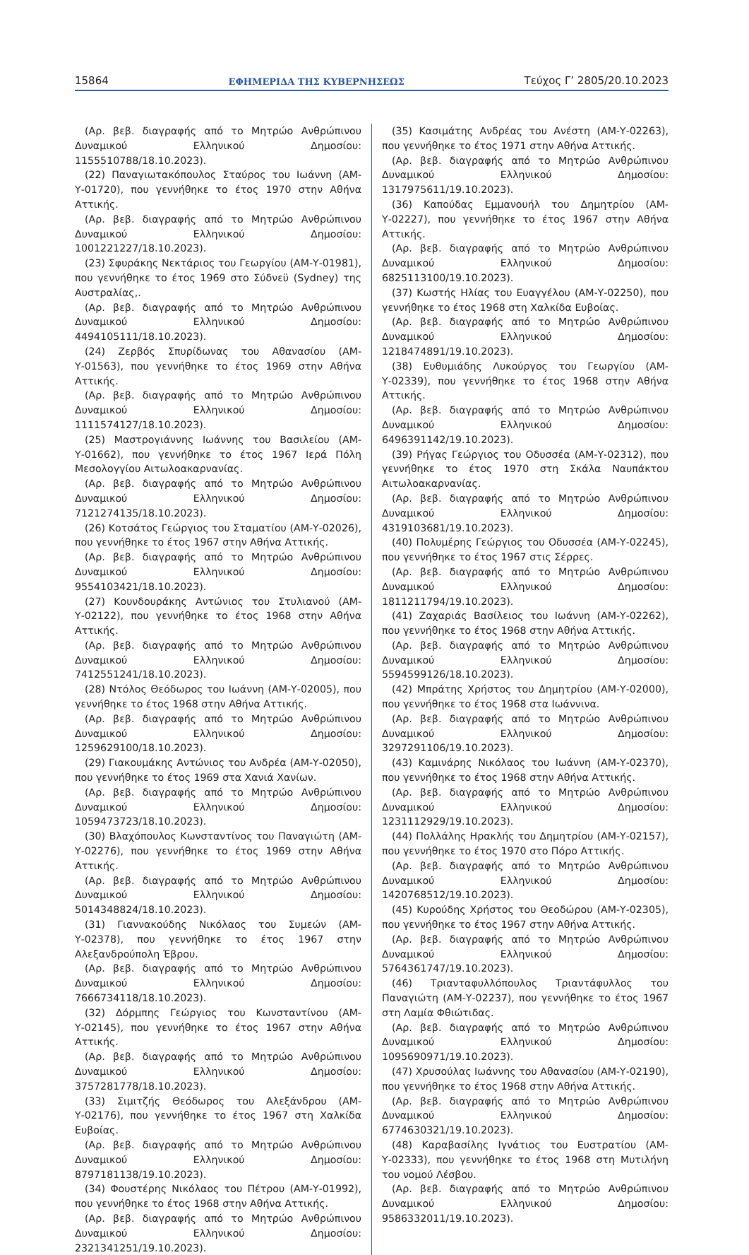15864 ΕΦΗΜΕΡΙΔΑ ΤΗΣ ΚΥΒΕΡΝΗΣΕΩΣ Τεύχος Γ’ 2805/20.10.2023
(Αρ. βεβ. διαγραφής από το Μητρώο Ανθρώπινου Δυναμικού Ελληνικού Δημοσίου: 1155510788/18.10.2023).
(22) Παναγιωτακόπουλος Σταύρος του Ιωάννη (ΑΜ-Υ-01720), που γεννήθηκε το έτος 1970 στην Αθήνα Αττικής.
(Αρ. βεβ. διαγραφής από το Μητρώο Ανθρώπινου Δυναμικού Ελληνικού Δημοσίου: 1001221227/18.10.2023).
(23) Σφυράκης Νεκτάριος του Γεωργίου (ΑΜ-Υ-01981), που γεννήθηκε το έτος 1969 στο Σύδνεϋ (Sydney) της Αυστραλίας,.
(Αρ. βεβ. διαγραφής από το Μητρώο Ανθρώπινου Δυναμικού Ελληνικού Δημοσίου: 4494105111/18.10.2023).
(24) Ζερβός Σπυρίδωνας του Αθανασίου (ΑΜ-Υ-01563), που γεννήθηκε το έτος 1969 στην Αθήνα Αττικής.
(Αρ. βεβ. διαγραφής από το Μητρώο Ανθρώπινου Δυναμικού Ελληνικού Δημοσίου: 1111574127/18.10.2023).
(25) Μαστρογιάννης Ιωάννης του Βασιλείου (ΑΜ-Υ-01662), που γεννήθηκε το έτος 1967 Ιερά Πόλη Μεσολογγίου Αιτωλοακαρνανίας.
(Αρ. βεβ. διαγραφής από το Μητρώο Ανθρώπινου Δυναμικού Ελληνικού Δημοσίου: 7121274135/18.10.2023).
(26) Κοτσάτος Γεώργιος του Σταματίου (ΑΜ-Υ-02026), που γεννήθηκε το έτος 1967 στην Αθήνα Αττικής.
(Αρ. βεβ. διαγραφής από το Μητρώο Ανθρώπινου Δυναμικού Ελληνικού Δημοσίου: 9554103421/18.10.2023).
(27) Κουνδουράκης Αντώνιος του Στυλιανού (ΑΜ-Υ-02122), που γεννήθηκε το έτος 1968 στην Αθήνα Αττικής.
(Αρ. βεβ. διαγραφής από το Μητρώο Ανθρώπινου Δυναμικού Ελληνικού Δημοσίου: 7412551241/18.10.2023).
(28) Ντόλος Θεόδωρος του Ιωάννη (ΑΜ-Υ-02005), που γεννήθηκε το έτος 1968 στην Αθήνα Αττικής.
(Αρ. βεβ. διαγραφής από το Μητρώο Ανθρώπινου Δυναμικού Ελληνικού Δημοσίου: 1259629100/18.10.2023).
(29) Γιακουμάκης Αντώνιος του Ανδρέα (ΑΜ-Υ-02050), που γεννήθηκε το έτος 1969 στα Χανιά Χανίων.
(Αρ. βεβ. διαγραφής από το Μητρώο Ανθρώπινου Δυναμικού Ελληνικού Δημοσίου: 1059473723/18.10.2023).
(30) Βλαχόπουλος Κωνσταντίνος του Παναγιώτη (ΑΜ-Υ-02276), που γεννήθηκε το έτος 1969 στην Αθήνα Αττικής.
(Αρ. βεβ. διαγραφής από το Μητρώο Ανθρώπινου Δυναμικού Ελληνικού Δημοσίου: 5014348824/18.10.2023).
(31) Γιαννακούδης Νικόλαος του Συμεών (ΑΜ-Υ-02378), που γεννήθηκε το έτος 1967 στην Αλεξανδρούπολη Έβρου.
(Αρ. βεβ. διαγραφής από το Μητρώο Ανθρώπινου Δυναμικού Ελληνικού Δημοσίου: 7666734118/18.10.2023).
(32) Δόρμπης Γεώργιος του Κωνσταντίνου (ΑΜ-Υ-02145), που γεννήθηκε το έτος 1967 στην Αθήνα Αττικής.
(Αρ. βεβ. διαγραφής από το Μητρώο Ανθρώπινου Δυναμικού Ελληνικού Δημοσίου: 3757281778/18.10.2023).
(33) Σιμιτζής Θεόδωρος του Αλεξάνδρου (ΑΜ-Υ-02176), που γεννήθηκε το έτος 1967 στη Χαλκίδα Ευβοίας.
(Αρ. βεβ. διαγραφής από το Μητρώο Ανθρώπινου Δυναμικού Ελληνικού Δημοσίου: 8797181138/19.10.2023).
(34) Φουστέρης Νικόλαος του Πέτρου (ΑΜ-Υ-01992), που γεννήθηκε το έτος 1968 στην Αθήνα Αττικής.
(Αρ. βεβ. διαγραφής από το Μητρώο Ανθρώπινου Δυναμικού Ελληνικού Δημοσίου: 2321341251/19.10.2023).
(35) Κασιμάτης Ανδρέας του Ανέστη (ΑΜ-Υ-02263), που γεννήθηκε το έτος 1971 στην Αθήνα Αττικής.
(Αρ. βεβ. διαγραφής από το Μητρώο Ανθρώπινου Δυναμικού Ελληνικού Δημοσίου: 1317975611/19.10.2023).
(36) Καπούδας Εμμανουήλ του Δημητρίου (ΑΜ-Υ-02227), που γεννήθηκε το έτος 1967 στην Αθήνα Αττικής.
(Αρ. βεβ. διαγραφής από το Μητρώο Ανθρώπινου Δυναμικού Ελληνικού Δημοσίου: 6825113100/19.10.2023).
(37) Κωστής Ηλίας του Ευαγγέλου (ΑΜ-Υ-02250), που γεννήθηκε το έτος 1968 στη Χαλκίδα Ευβοίας.
(Αρ. βεβ. διαγραφής από το Μητρώο Ανθρώπινου Δυναμικού Ελληνικού Δημοσίου: 1218474891/19.10.2023).
(38) Ευθυμιάδης Λυκούργος του Γεωργίου (ΑΜ-Υ-02339), που γεννήθηκε το έτος 1968 στην Αθήνα Αττικής.
(Αρ. βεβ. διαγραφής από το Μητρώο Ανθρώπινου Δυναμικού Ελληνικού Δημοσίου: 6496391142/19.10.2023).
(39) Ρήγας Γεώργιος του Οδυσσέα (ΑΜ-Υ-02312), που γεννήθηκε το έτος 1970 στη Σκάλα Ναυπάκτου Αιτωλοακαρνανίας.
(Αρ. βεβ. διαγραφής από το Μητρώο Ανθρώπινου Δυναμικού Ελληνικού Δημοσίου: 4319103681/19.10.2023).
(40) Πολυμέρης Γεώργιος του Οδυσσέα (ΑΜ-Υ-02245), που γεννήθηκε το έτος 1967 στις Σέρρες.
(Αρ. βεβ. διαγραφής από το Μητρώο Ανθρώπινου Δυναμικού Ελληνικού Δημοσίου: 1811211794/19.10.2023).
(41) Ζαχαριάς Βασίλειος του Ιωάννη (ΑΜ-Υ-02262), που γεννήθηκε το έτος 1968 στην Αθήνα Αττικής.
(Αρ. βεβ. διαγραφής από το Μητρώο Ανθρώπινου Δυναμικού Ελληνικού Δημοσίου: 5594599126/18.10.2023).
(42) Μπράτης Χρήστος του Δημητρίου (ΑΜ-Υ-02000), που γεννήθηκε το έτος 1968 στα Ιωάννινα.
(Αρ. βεβ. διαγραφής από το Μητρώο Ανθρώπινου Δυναμικού Ελληνικού Δημοσίου: 3297291106/19.10.2023).
(43) Καμινάρης Νικόλαος του Ιωάννη (ΑΜ-Υ-02370), που γεννήθηκε το έτος 1968 στην Αθήνα Αττικής.
(Αρ. βεβ. διαγραφής από το Μητρώο Ανθρώπινου Δυναμικού Ελληνικού Δημοσίου: 1231112929/19.10.2023).
(44) Πολλάλης Ηρακλής του Δημητρίου (ΑΜ-Υ-02157), που γεννήθηκε το έτος 1970 στο Πόρο Αττικής.
(Αρ. βεβ. διαγραφής από το Μητρώο Ανθρώπινου Δυναμικού Ελληνικού Δημοσίου: 1420768512/19.10.2023).
(45) Κυρούδης Χρήστος του Θεοδώρου (ΑΜ-Υ-02305), που γεννήθηκε το έτος 1967 στην Αθήνα Αττικής.
(Αρ. βεβ. διαγραφής από το Μητρώο Ανθρώπινου Δυναμικού Ελληνικού Δημοσίου: 5764361747/19.10.2023).
(46) Τριανταφυλλόπουλος Τριαντάφυλλος του Παναγιώτη (ΑΜ-Υ-02237), που γεννήθηκε το έτος 1967 στη Λαμία Φθιώτιδας.
(Αρ. βεβ. διαγραφής από το Μητρώο Ανθρώπινου Δυναμικού Ελληνικού Δημοσίου: 1095690971/19.10.2023).
(47) Χρυσούλας Ιωάννης του Αθανασίου (ΑΜ-Υ-02190), που γεννήθηκε το έτος 1968 στην Αθήνα Αττικής.
(Αρ. βεβ. διαγραφής από το Μητρώο Ανθρώπινου Δυναμικού Ελληνικού Δημοσίου: 6774630321/19.10.2023).
(48) Καραβασίλης Ιγνάτιος του Ευστρατίου (ΑΜ-Υ-02333), που γεννήθηκε το έτος 1968 στη Μυτιλήνη του νομού Λέσβου.
(Αρ. βεβ. διαγραφής από το Μητρώο Ανθρώπινου Δυναμικού Ελληνικού Δημοσίου: 9586332011/19.10.2023).